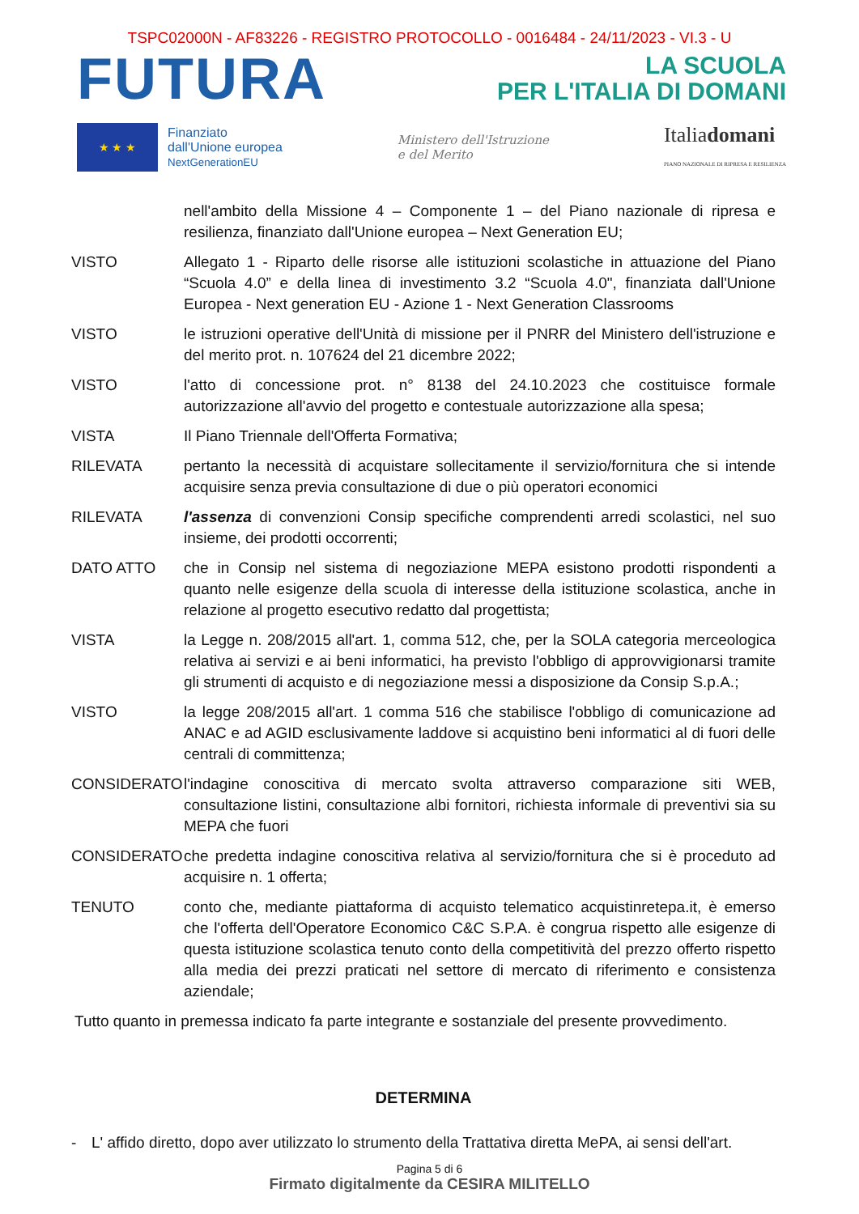TSPC02000N - AF83226 - REGISTRO PROTOCOLLO - 0016484 - 24/11/2023 - VI.3 - U
FUTURA
LA SCUOLA
PER L'ITALIA DI DOMANI
★ ★ ★
Finanziato
dall'Unione europea
NextGenerationEU
Ministero dell'Istruzione
e del Merito
Italiadomani
PIANO NAZIONALE DI RIPRESA E RESILIENZA
nell'ambito della Missione 4 – Componente 1 – del Piano nazionale di ripresa e resilienza, finanziato dall'Unione europea – Next Generation EU;
VISTO Allegato 1 - Riparto delle risorse alle istituzioni scolastiche in attuazione del Piano “Scuola 4.0” e della linea di investimento 3.2 “Scuola 4.0", finanziata dall'Unione Europea - Next generation EU - Azione 1 - Next Generation Classrooms
VISTO le istruzioni operative dell'Unità di missione per il PNRR del Ministero dell'istruzione e del merito prot. n. 107624 del 21 dicembre 2022;
VISTO l'atto di concessione prot. n° 8138 del 24.10.2023 che costituisce formale autorizzazione all'avvio del progetto e contestuale autorizzazione alla spesa;
VISTA Il Piano Triennale dell'Offerta Formativa;
RILEVATA pertanto la necessità di acquistare sollecitamente il servizio/fornitura che si intende acquisire senza previa consultazione di due o più operatori economici
RILEVATA l'assenza di convenzioni Consip specifiche comprendenti arredi scolastici, nel suo insieme, dei prodotti occorrenti;
DATO ATTO che in Consip nel sistema di negoziazione MEPA esistono prodotti rispondenti a quanto nelle esigenze della scuola di interesse della istituzione scolastica, anche in relazione al progetto esecutivo redatto dal progettista;
VISTA la Legge n. 208/2015 all'art. 1, comma 512, che, per la SOLA categoria merceologica relativa ai servizi e ai beni informatici, ha previsto l'obbligo di approvvigionarsi tramite gli strumenti di acquisto e di negoziazione messi a disposizione da Consip S.p.A.;
VISTO la legge 208/2015 all'art. 1 comma 516 che stabilisce l'obbligo di comunicazione ad ANAC e ad AGID esclusivamente laddove si acquistino beni informatici al di fuori delle centrali di committenza;
CONSIDERATO l'indagine conoscitiva di mercato svolta attraverso comparazione siti WEB, consultazione listini, consultazione albi fornitori, richiesta informale di preventivi sia su MEPA che fuori
CONSIDERATO che predetta indagine conoscitiva relativa al servizio/fornitura che si è proceduto ad acquisire n. 1 offerta;
TENUTO conto che, mediante piattaforma di acquisto telematico acquistinretepa.it, è emerso che l'offerta dell'Operatore Economico C&C S.P.A. è congrua rispetto alle esigenze di questa istituzione scolastica tenuto conto della competitività del prezzo offerto rispetto alla media dei prezzi praticati nel settore di mercato di riferimento e consistenza aziendale;
Tutto quanto in premessa indicato fa parte integrante e sostanziale del presente provvedimento.
DETERMINA
- L' affido diretto, dopo aver utilizzato lo strumento della Trattativa diretta MePA, ai sensi dell'art.
Pagina 5 di 6
Firmato digitalmente da CESIRA MILITELLO